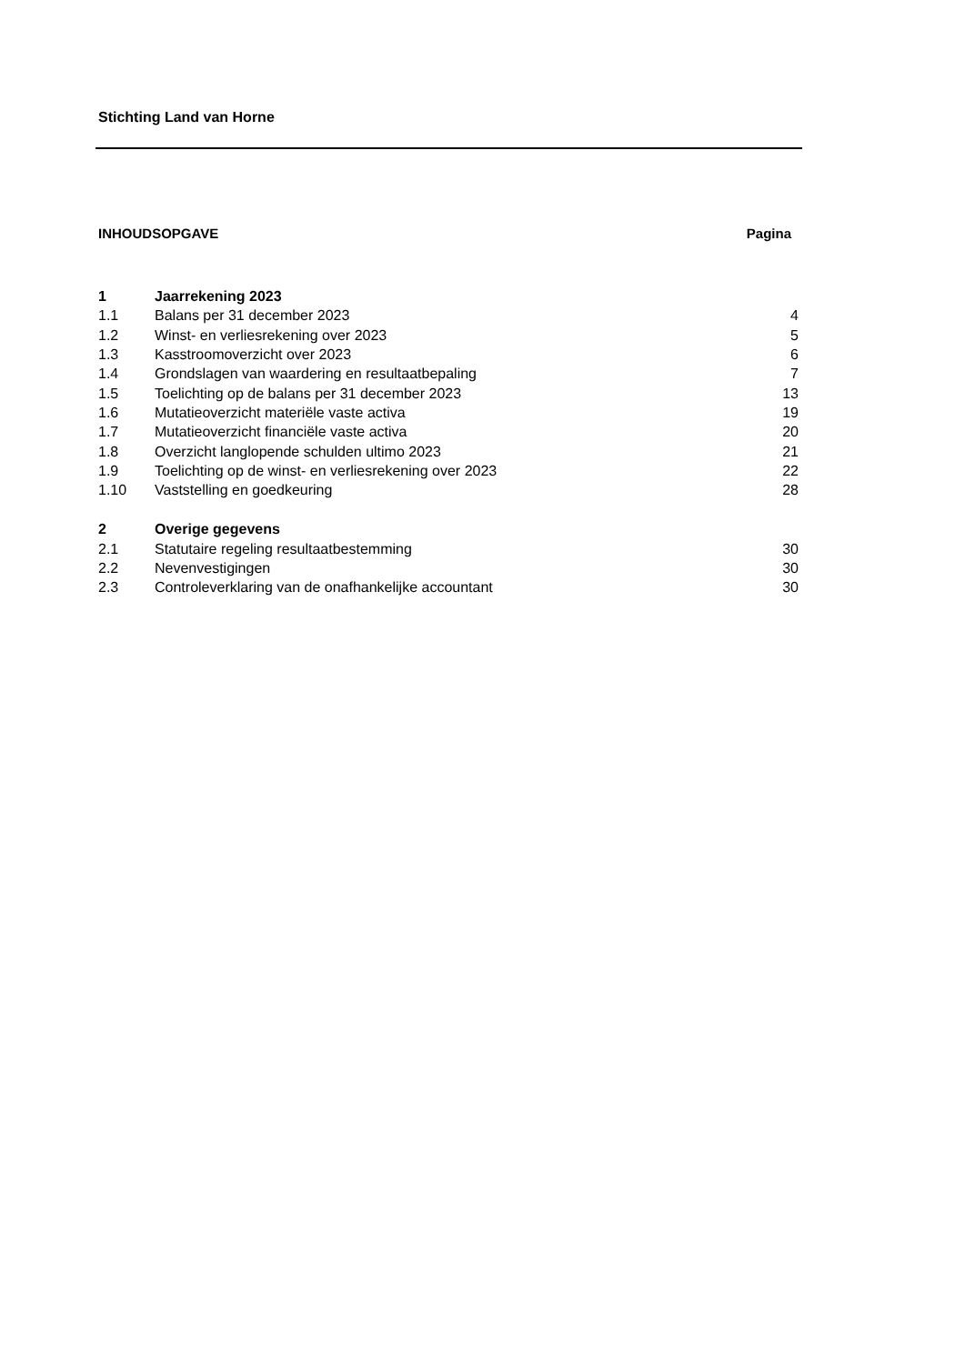Stichting Land van Horne
INHOUDSOPGAVE Pagina
| 1 | Jaarrekening 2023 | |
| 1.1 | Balans per 31 december 2023 | 4 |
| 1.2 | Winst- en verliesrekening over 2023 | 5 |
| 1.3 | Kasstroomoverzicht over 2023 | 6 |
| 1.4 | Grondslagen van waardering en resultaatbepaling | 7 |
| 1.5 | Toelichting op de balans per 31 december 2023 | 13 |
| 1.6 | Mutatieoverzicht materiële vaste activa | 19 |
| 1.7 | Mutatieoverzicht financiële vaste activa | 20 |
| 1.8 | Overzicht langlopende schulden ultimo 2023 | 21 |
| 1.9 | Toelichting op de winst- en verliesrekening over 2023 | 22 |
| 1.10 | Vaststelling en goedkeuring | 28 |
| 2 | Overige gegevens | |
| 2.1 | Statutaire regeling resultaatbestemming | 30 |
| 2.2 | Nevenvestigingen | 30 |
| 2.3 | Controleverklaring van de onafhankelijke accountant | 30 |